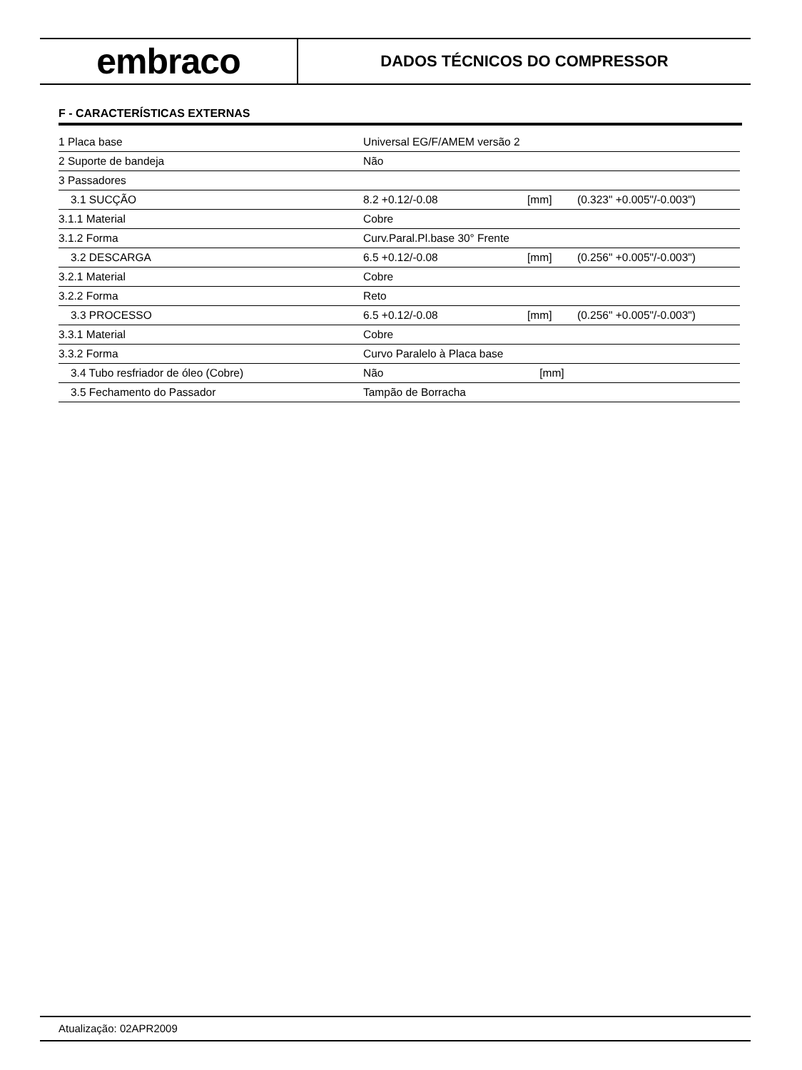embraco
DADOS TÉCNICOS DO COMPRESSOR
F - CARACTERÍSTICAS EXTERNAS
| 1 Placa base | Universal EG/F/AMEM versão 2 | | |
| 2 Suporte de bandeja | Não | | |
| 3 Passadores | | | |
| 3.1 SUCÇÃO | 8.2 +0.12/-0.08 | [mm] | (0.323" +0.005"/-0.003") |
| 3.1.1 Material | Cobre | | |
| 3.1.2 Forma | Curv.Paral.Pl.base 30° Frente | | |
| 3.2 DESCARGA | 6.5 +0.12/-0.08 | [mm] | (0.256" +0.005"/-0.003") |
| 3.2.1 Material | Cobre | | |
| 3.2.2 Forma | Reto | | |
| 3.3 PROCESSO | 6.5 +0.12/-0.08 | [mm] | (0.256" +0.005"/-0.003") |
| 3.3.1 Material | Cobre | | |
| 3.3.2 Forma | Curvo Paralelo à Placa base | | |
| 3.4 Tubo resfriador de óleo (Cobre) | Não | [mm] | |
| 3.5 Fechamento do Passador | Tampão de Borracha | | |
Atualização: 02APR2009